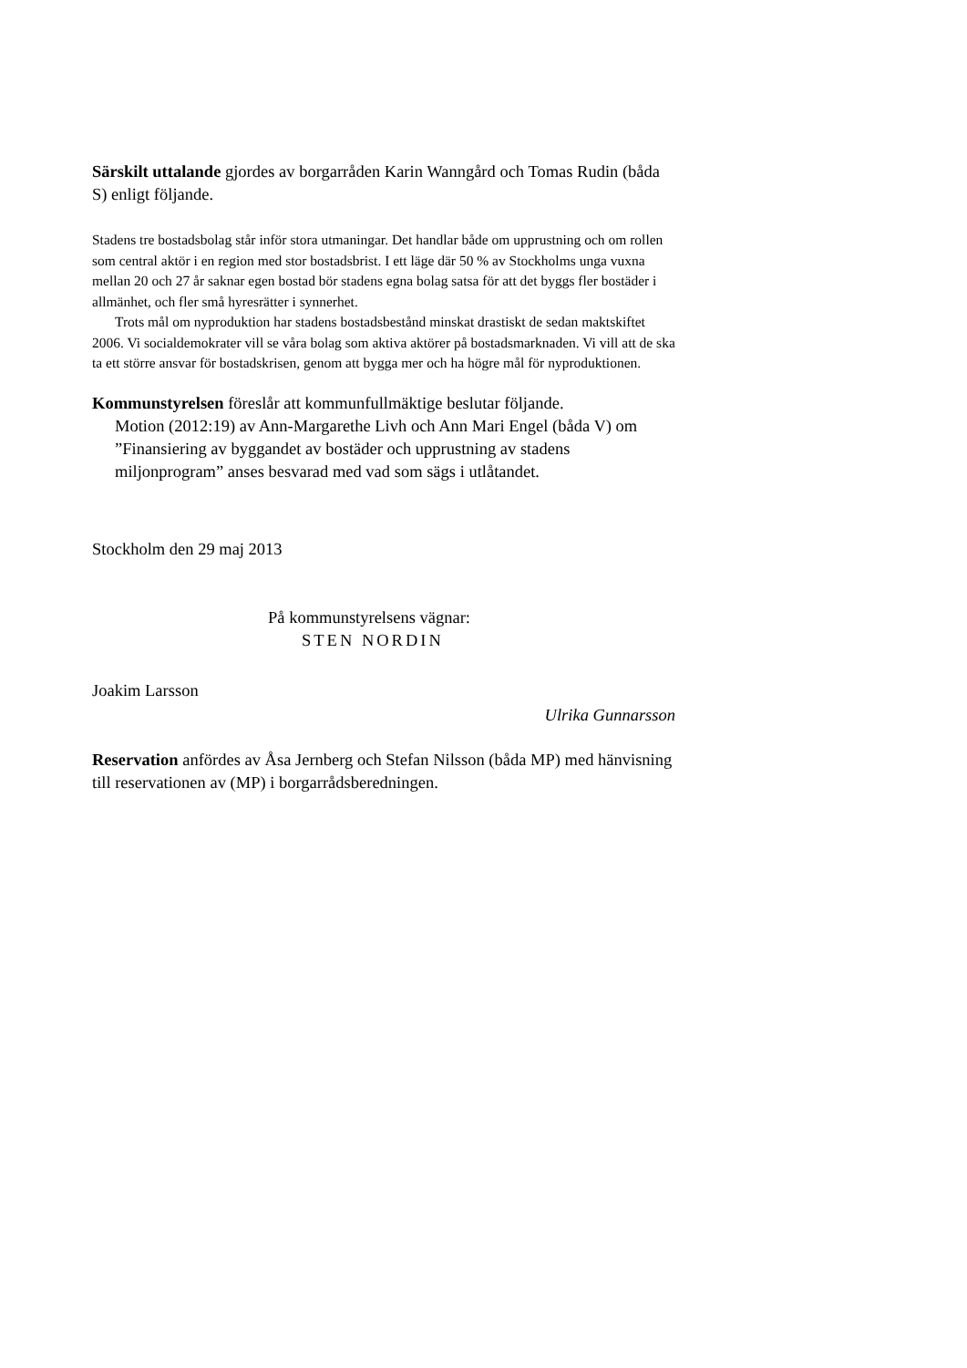Särskilt uttalande gjordes av borgarråden Karin Wanngård och Tomas Rudin (båda S) enligt följande.
Stadens tre bostadsbolag står inför stora utmaningar. Det handlar både om upprustning och om rollen som central aktör i en region med stor bostadsbrist. I ett läge där 50 % av Stockholms unga vuxna mellan 20 och 27 år saknar egen bostad bör stadens egna bolag satsa för att det byggs fler bostäder i allmänhet, och fler små hyresrätter i synnerhet.
Trots mål om nyproduktion har stadens bostadsbestånd minskat drastiskt de sedan maktskiftet 2006. Vi socialdemokrater vill se våra bolag som aktiva aktörer på bostadsmarknaden. Vi vill att de ska ta ett större ansvar för bostadskrisen, genom att bygga mer och ha högre mål för nyproduktionen.
Kommunstyrelsen föreslår att kommunfullmäktige beslutar följande.
Motion (2012:19) av Ann-Margarethe Livh och Ann Mari Engel (båda V) om ”Finansiering av byggandet av bostäder och upprustning av stadens miljonprogram” anses besvarad med vad som sägs i utlåtandet.
Stockholm den 29 maj 2013
På kommunstyrelsens vägnar:
STEN NORDIN
Joakim Larsson
Ulrika Gunnarsson
Reservation anfördes av Åsa Jernberg och Stefan Nilsson (båda MP) med hänvisning till reservationen av (MP) i borgarrådsberedningen.